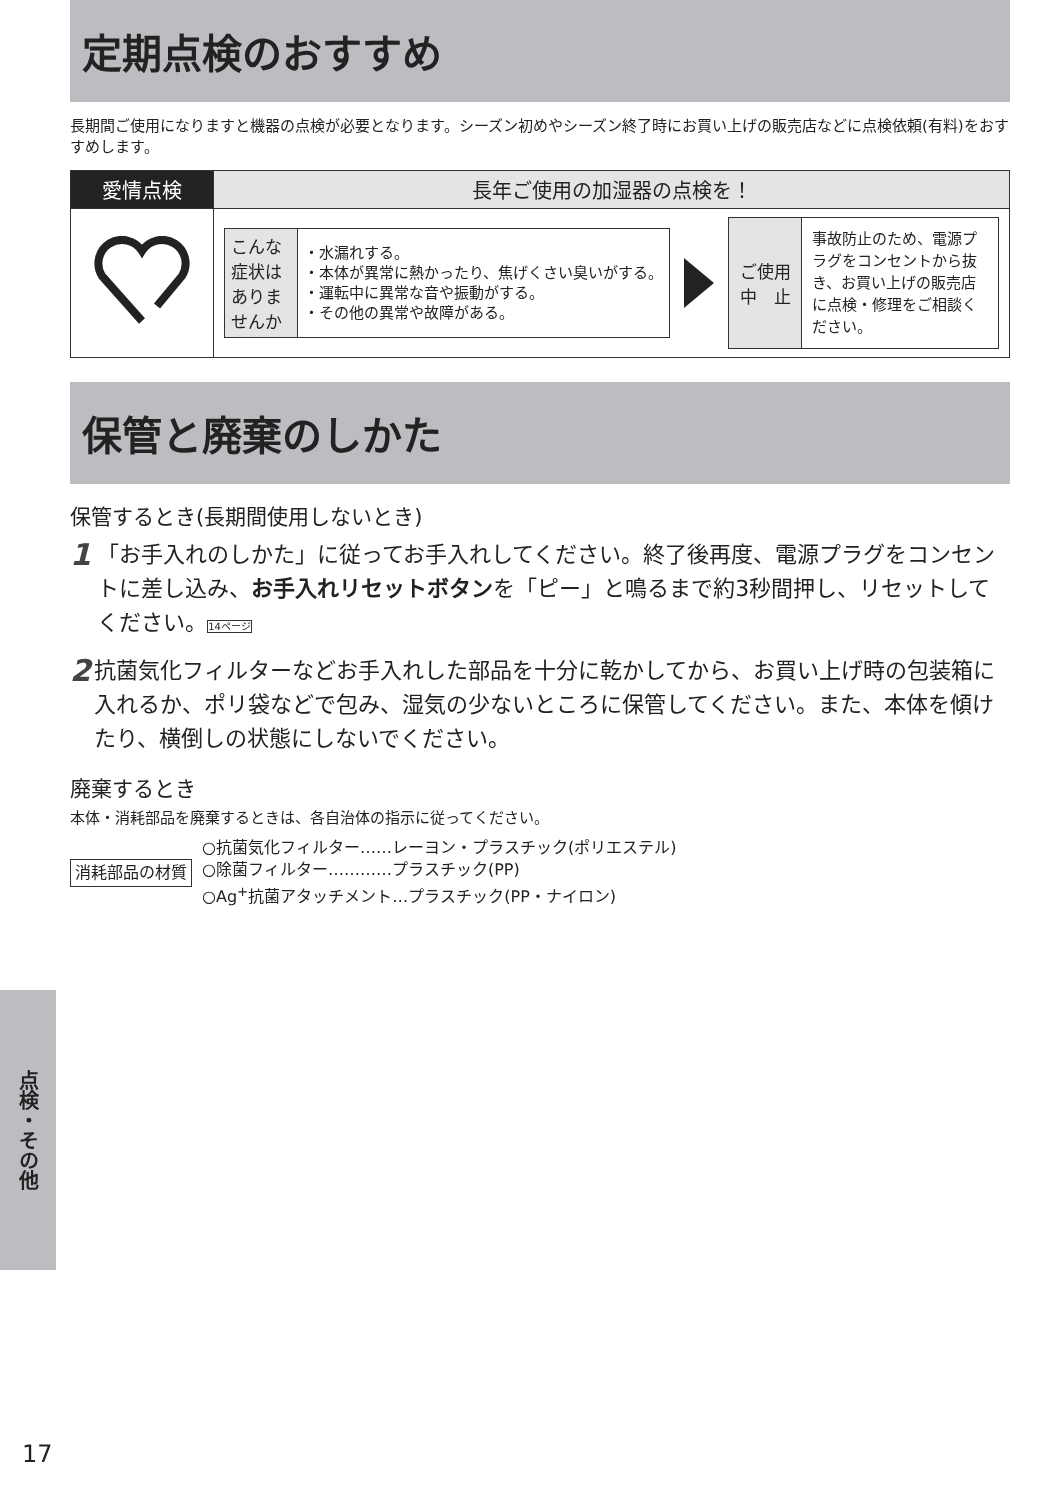定期点検のおすすめ
長期間ご使用になりますと機器の点検が必要となります。シーズン初めやシーズン終了時にお買い上げの販売店などに点検依頼(有料)をおすすめします。
| 愛情点検 | 長年ご使用の加湿器の点検を！ |
| --- | --- |
| | / こんな 症状は ありま せんか / ・水漏れする。 ・本体が異常に熱かったり、焦げくさい臭いがする。 ・運転中に異常な音や振動がする。 ・その他の異常や故障がある。 / / ご使用 中 止 / 事故防止のため、電源プラグをコンセントから抜き、お買い上げの販売店に点検・修理をご相談ください。 / |
保管と廃棄のしかた
保管するとき(長期間使用しないとき)
1
「お手入れのしかた」に従ってお手入れしてください。終了後再度、電源プラグをコンセントに差し込み、お手入れリセットボタンを「ピー」と鳴るまで約3秒間押し、リセットしてください。14ページ
2
抗菌気化フィルターなどお手入れした部品を十分に乾かしてから、お買い上げ時の包装箱に入れるか、ポリ袋などで包み、湿気の少ないところに保管してください。また、本体を傾けたり、横倒しの状態にしないでください。
廃棄するとき
本体・消耗部品を廃棄するときは、各自治体の指示に従ってください。
消耗部品の材質
○抗菌気化フィルター……レーヨン・プラスチック(ポリエステル)
○除菌フィルター…………プラスチック(PP)
○Ag<sup>+</sup>抗菌アタッチメント…プラスチック(PP・ナイロン)
点検・その他
17